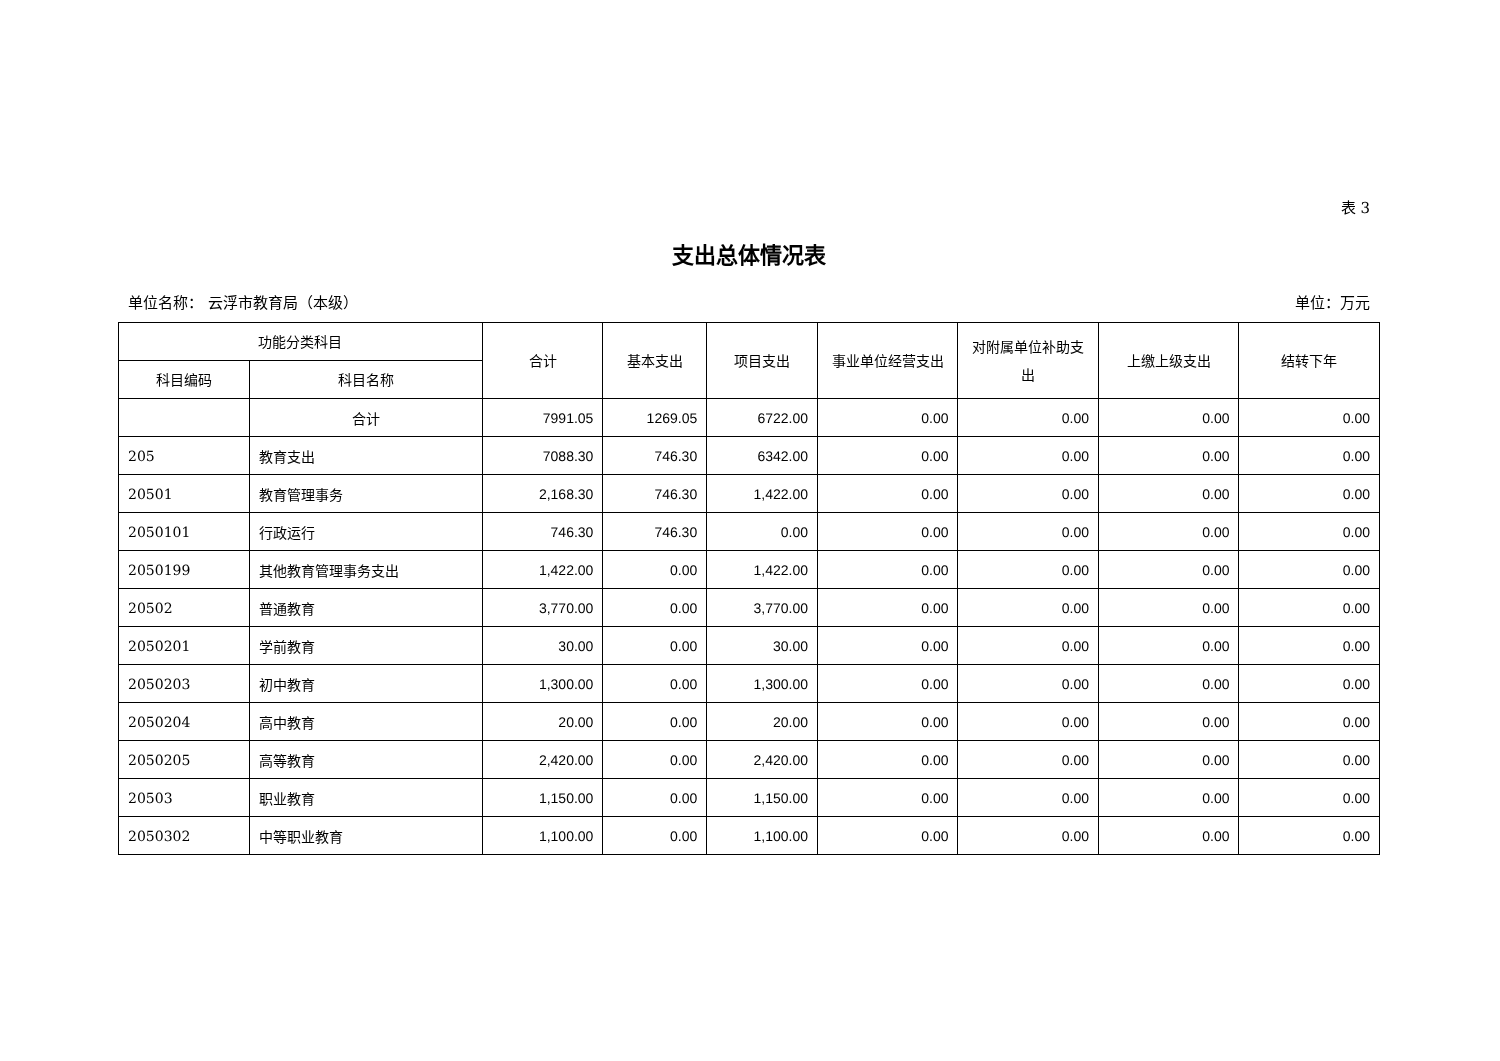表 3
支出总体情况表
单位名称： 云浮市教育局（本级） 单位：万元
| 功能分类科目 | | 合计 | 基本支出 | 项目支出 | 事业单位经营支出 | 对附属单位补助支出 | 上缴上级支出 | 结转下年 |
| --- | --- | --- | --- | --- | --- | --- | --- | --- |
| 科目编码 | 科目名称 | | | | | | | |
| | 合计 | 7991.05 | 1269.05 | 6722.00 | 0.00 | 0.00 | 0.00 | 0.00 |
| 205 | 教育支出 | 7088.30 | 746.30 | 6342.00 | 0.00 | 0.00 | 0.00 | 0.00 |
| 20501 | 教育管理事务 | 2,168.30 | 746.30 | 1,422.00 | 0.00 | 0.00 | 0.00 | 0.00 |
| 2050101 | 行政运行 | 746.30 | 746.30 | 0.00 | 0.00 | 0.00 | 0.00 | 0.00 |
| 2050199 | 其他教育管理事务支出 | 1,422.00 | 0.00 | 1,422.00 | 0.00 | 0.00 | 0.00 | 0.00 |
| 20502 | 普通教育 | 3,770.00 | 0.00 | 3,770.00 | 0.00 | 0.00 | 0.00 | 0.00 |
| 2050201 | 学前教育 | 30.00 | 0.00 | 30.00 | 0.00 | 0.00 | 0.00 | 0.00 |
| 2050203 | 初中教育 | 1,300.00 | 0.00 | 1,300.00 | 0.00 | 0.00 | 0.00 | 0.00 |
| 2050204 | 高中教育 | 20.00 | 0.00 | 20.00 | 0.00 | 0.00 | 0.00 | 0.00 |
| 2050205 | 高等教育 | 2,420.00 | 0.00 | 2,420.00 | 0.00 | 0.00 | 0.00 | 0.00 |
| 20503 | 职业教育 | 1,150.00 | 0.00 | 1,150.00 | 0.00 | 0.00 | 0.00 | 0.00 |
| 2050302 | 中等职业教育 | 1,100.00 | 0.00 | 1,100.00 | 0.00 | 0.00 | 0.00 | 0.00 |